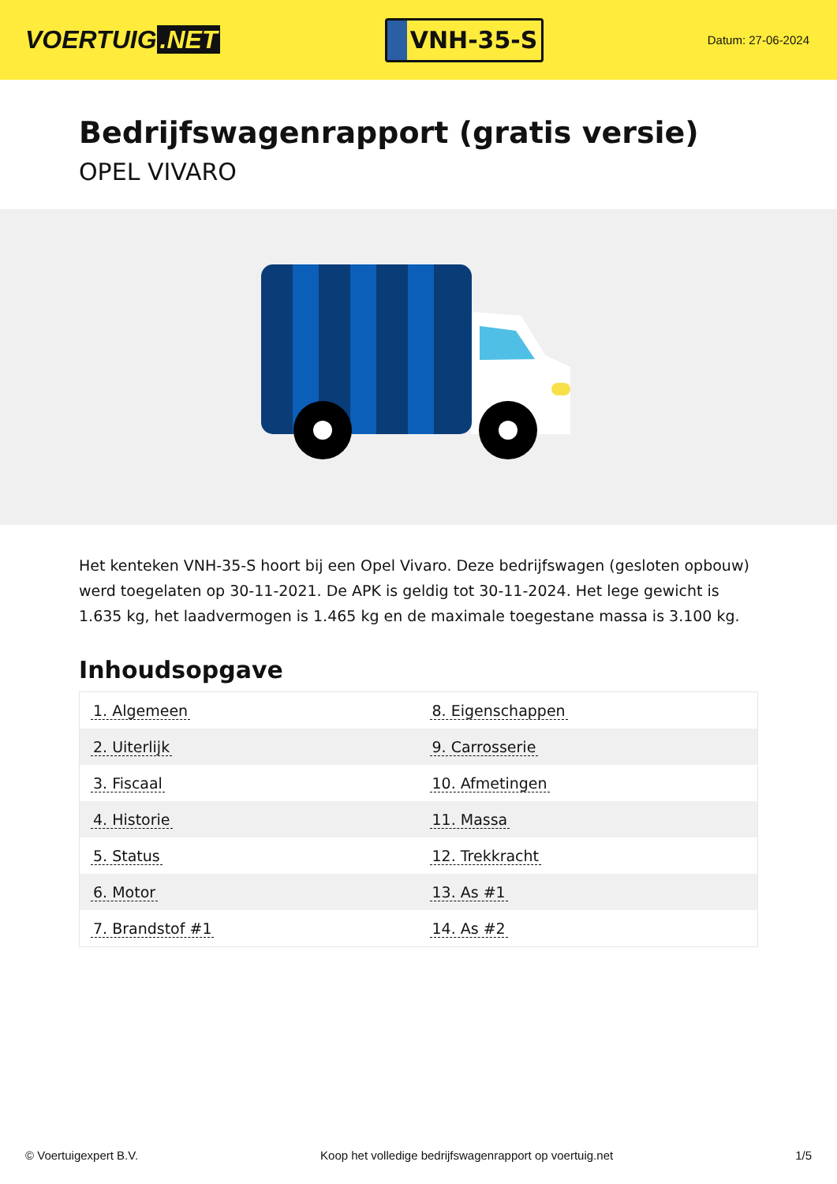VOERTUIG.NET
VNH-35-S
Datum: 27-06-2024
Bedrijfswagenrapport (gratis versie)
OPEL VIVARO
Het kenteken VNH-35-S hoort bij een Opel Vivaro. Deze bedrijfswagen (gesloten opbouw) werd toegelaten op 30-11-2021. De APK is geldig tot 30-11-2024. Het lege gewicht is 1.635 kg, het laadvermogen is 1.465 kg en de maximale toegestane massa is 3.100 kg.
Inhoudsopgave
| 1. Algemeen | 8. Eigenschappen |
| 2. Uiterlijk | 9. Carrosserie |
| 3. Fiscaal | 10. Afmetingen |
| 4. Historie | 11. Massa |
| 5. Status | 12. Trekkracht |
| 6. Motor | 13. As #1 |
| 7. Brandstof #1 | 14. As #2 |
© Voertuigexpert B.V. Koop het volledige bedrijfswagenrapport op voertuig.net 1/5